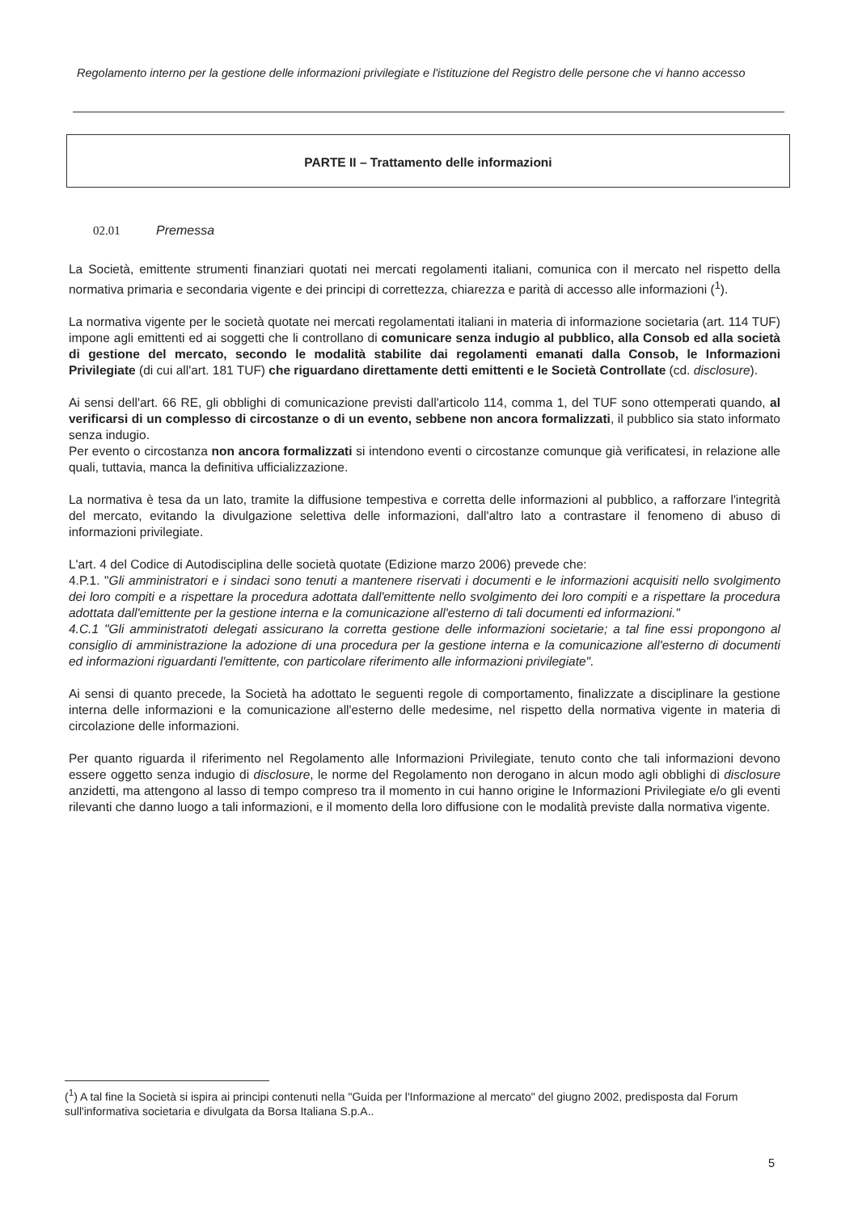Regolamento interno per la gestione delle informazioni privilegiate e l'istituzione del Registro delle persone che vi hanno accesso
PARTE II – Trattamento delle informazioni
02.01 Premessa
La Società, emittente strumenti finanziari quotati nei mercati regolamenti italiani, comunica con il mercato nel rispetto della normativa primaria e secondaria vigente e dei principi di correttezza, chiarezza e parità di accesso alle informazioni (<sup>1</sup>).
La normativa vigente per le società quotate nei mercati regolamentati italiani in materia di informazione societaria (art. 114 TUF) impone agli emittenti ed ai soggetti che li controllano di comunicare senza indugio al pubblico, alla Consob ed alla società di gestione del mercato, secondo le modalità stabilite dai regolamenti emanati dalla Consob, le Informazioni Privilegiate (di cui all'art. 181 TUF) che riguardano direttamente detti emittenti e le Società Controllate (cd. disclosure).
Ai sensi dell'art. 66 RE, gli obblighi di comunicazione previsti dall'articolo 114, comma 1, del TUF sono ottemperati quando, al verificarsi di un complesso di circostanze o di un evento, sebbene non ancora formalizzati, il pubblico sia stato informato senza indugio.
Per evento o circostanza non ancora formalizzati si intendono eventi o circostanze comunque già verificatesi, in relazione alle quali, tuttavia, manca la definitiva ufficializzazione.
La normativa è tesa da un lato, tramite la diffusione tempestiva e corretta delle informazioni al pubblico, a rafforzare l'integrità del mercato, evitando la divulgazione selettiva delle informazioni, dall'altro lato a contrastare il fenomeno di abuso di informazioni privilegiate.
L'art. 4 del Codice di Autodisciplina delle società quotate (Edizione marzo 2006) prevede che:
4.P.1. "Gli amministratori e i sindaci sono tenuti a mantenere riservati i documenti e le informazioni acquisiti nello svolgimento dei loro compiti e a rispettare la procedura adottata dall'emittente nello svolgimento dei loro compiti e a rispettare la procedura adottata dall'emittente per la gestione interna e la comunicazione all'esterno di tali documenti ed informazioni."
4.C.1 "Gli amministratoti delegati assicurano la corretta gestione delle informazioni societarie; a tal fine essi propongono al consiglio di amministrazione la adozione di una procedura per la gestione interna e la comunicazione all'esterno di documenti ed informazioni riguardanti l'emittente, con particolare riferimento alle informazioni privilegiate".
Ai sensi di quanto precede, la Società ha adottato le seguenti regole di comportamento, finalizzate a disciplinare la gestione interna delle informazioni e la comunicazione all'esterno delle medesime, nel rispetto della normativa vigente in materia di circolazione delle informazioni.
Per quanto riguarda il riferimento nel Regolamento alle Informazioni Privilegiate, tenuto conto che tali informazioni devono essere oggetto senza indugio di disclosure, le norme del Regolamento non derogano in alcun modo agli obblighi di disclosure anzidetti, ma attengono al lasso di tempo compreso tra il momento in cui hanno origine le Informazioni Privilegiate e/o gli eventi rilevanti che danno luogo a tali informazioni, e il momento della loro diffusione con le modalità previste dalla normativa vigente.
(<sup>1</sup>) A tal fine la Società si ispira ai principi contenuti nella "Guida per l'Informazione al mercato" del giugno 2002, predisposta dal Forum sull'informativa societaria e divulgata da Borsa Italiana S.p.A..
5